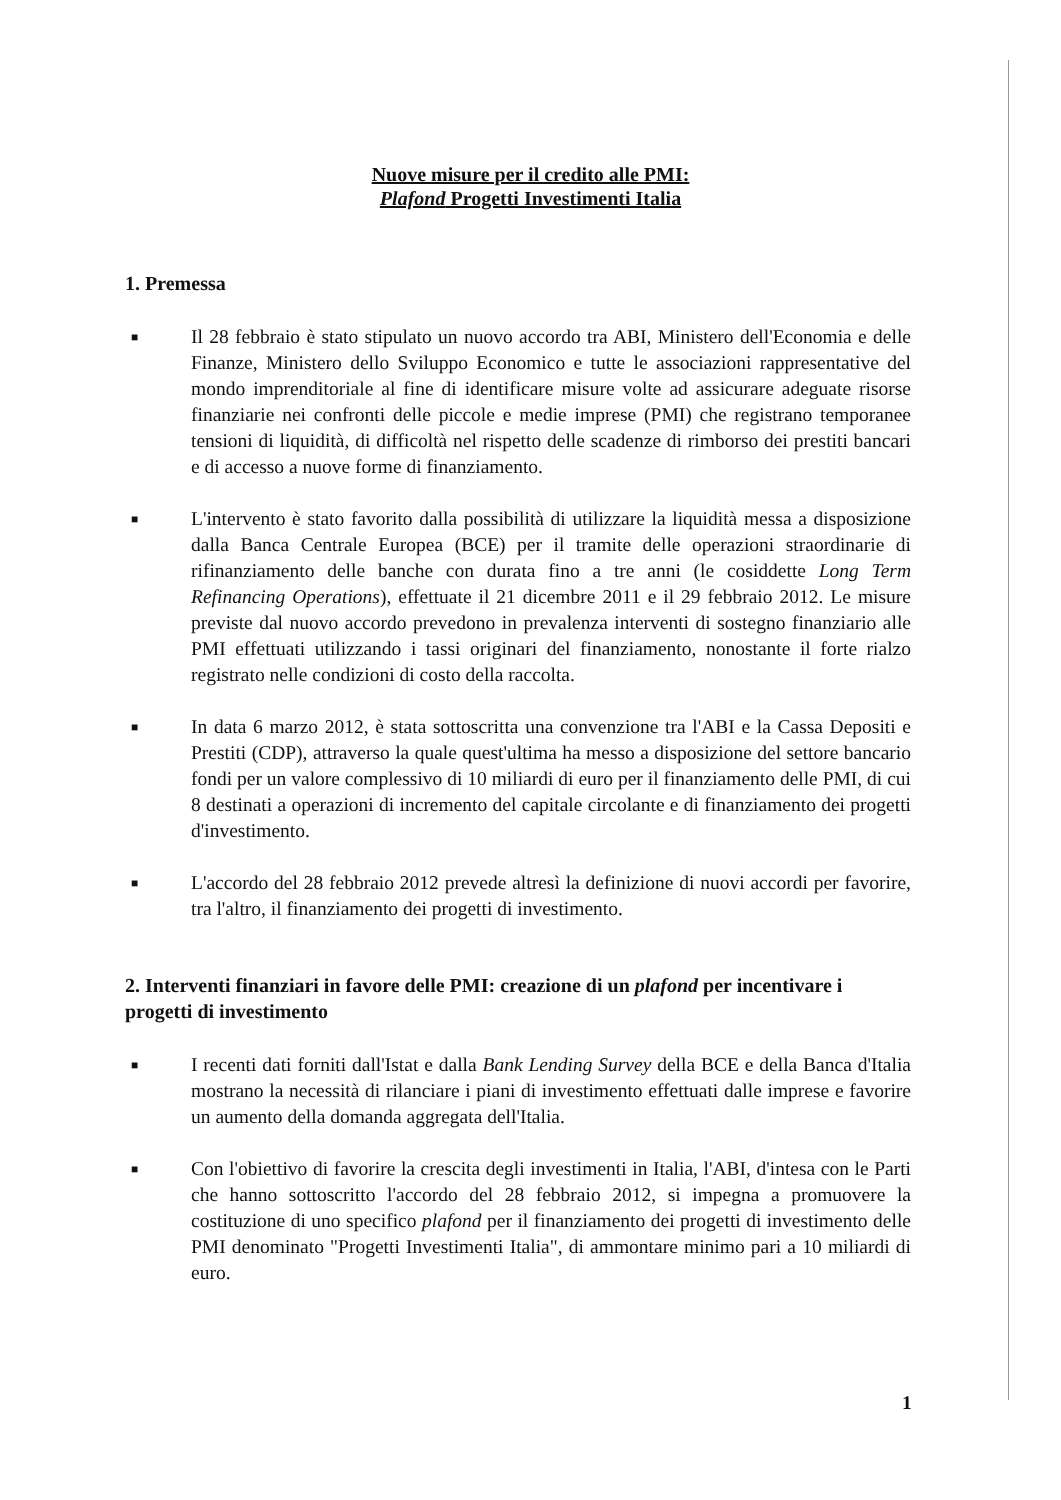Nuove misure per il credito alle PMI:
Plafond Progetti Investimenti Italia
1. Premessa
■
Il 28 febbraio è stato stipulato un nuovo accordo tra ABI, Ministero dell'Economia e delle Finanze, Ministero dello Sviluppo Economico e tutte le associazioni rappresentative del mondo imprenditoriale al fine di identificare misure volte ad assicurare adeguate risorse finanziarie nei confronti delle piccole e medie imprese (PMI) che registrano temporanee tensioni di liquidità, di difficoltà nel rispetto delle scadenze di rimborso dei prestiti bancari e di accesso a nuove forme di finanziamento.
■
L'intervento è stato favorito dalla possibilità di utilizzare la liquidità messa a disposizione dalla Banca Centrale Europea (BCE) per il tramite delle operazioni straordinarie di rifinanziamento delle banche con durata fino a tre anni (le cosiddette Long Term Refinancing Operations), effettuate il 21 dicembre 2011 e il 29 febbraio 2012. Le misure previste dal nuovo accordo prevedono in prevalenza interventi di sostegno finanziario alle PMI effettuati utilizzando i tassi originari del finanziamento, nonostante il forte rialzo registrato nelle condizioni di costo della raccolta.
■
In data 6 marzo 2012, è stata sottoscritta una convenzione tra l'ABI e la Cassa Depositi e Prestiti (CDP), attraverso la quale quest'ultima ha messo a disposizione del settore bancario fondi per un valore complessivo di 10 miliardi di euro per il finanziamento delle PMI, di cui 8 destinati a operazioni di incremento del capitale circolante e di finanziamento dei progetti d'investimento.
■
L'accordo del 28 febbraio 2012 prevede altresì la definizione di nuovi accordi per favorire, tra l'altro, il finanziamento dei progetti di investimento.
2. Interventi finanziari in favore delle PMI: creazione di un plafond per incentivare i progetti di investimento
■
I recenti dati forniti dall'Istat e dalla Bank Lending Survey della BCE e della Banca d'Italia mostrano la necessità di rilanciare i piani di investimento effettuati dalle imprese e favorire un aumento della domanda aggregata dell'Italia.
■
Con l'obiettivo di favorire la crescita degli investimenti in Italia, l'ABI, d'intesa con le Parti che hanno sottoscritto l'accordo del 28 febbraio 2012, si impegna a promuovere la costituzione di uno specifico plafond per il finanziamento dei progetti di investimento delle PMI denominato "Progetti Investimenti Italia", di ammontare minimo pari a 10 miliardi di euro.
1